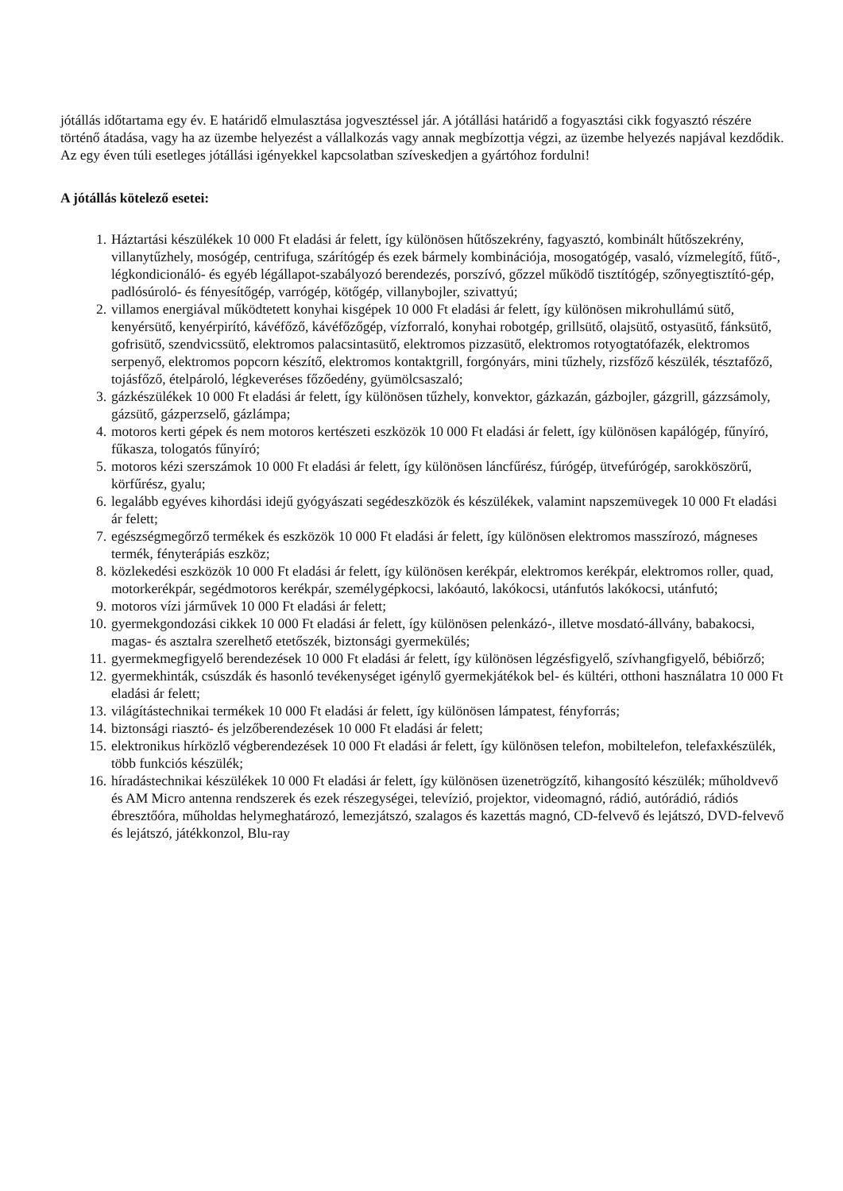jótállás időtartama egy év. E határidő elmulasztása jogvesztéssel jár. A jótállási határidő a fogyasztási cikk fogyasztó részére történő átadása, vagy ha az üzembe helyezést a vállalkozás vagy annak megbízottja végzi, az üzembe helyezés napjával kezdődik. Az egy éven túli esetleges jótállási igényekkel kapcsolatban szíveskedjen a gyártóhoz fordulni!
A jótállás kötelező esetei:
1. Háztartási készülékek 10 000 Ft eladási ár felett, így különösen hűtőszekrény, fagyasztó, kombinált hűtőszekrény, villanytűzhely, mosógép, centrifuga, szárítógép és ezek bármely kombinációja, mosogatógép, vasaló, vízmelegítő, fűtő-, légkondicionáló- és egyéb légállapot-szabályozó berendezés, porszívó, gőzzel működő tisztítógép, szőnyegtisztító-gép, padlósúroló- és fényesítőgép, varrógép, kötőgép, villanybojler, szivattyú;
2. villamos energiával működtetett konyhai kisgépek 10 000 Ft eladási ár felett, így különösen mikrohullámú sütő, kenyérsütő, kenyérpirító, kávéfőző, kávéfőzőgép, vízforraló, konyhai robotgép, grillsütő, olajsütő, ostyasütő, fánksütő, gofrisütő, szendvicssütő, elektromos palacsintasütő, elektromos pizzasütő, elektromos rotyogtatófazék, elektromos serpenyő, elektromos popcorn készítő, elektromos kontaktgrill, forgónyárs, mini tűzhely, rizsfőző készülék, tésztafőző, tojásfőző, ételpároló, légkeveréses főzőedény, gyümölcsaszaló;
3. gázkészülékek 10 000 Ft eladási ár felett, így különösen tűzhely, konvektor, gázkazán, gázbojler, gázgrill, gázzsámoly, gázsütő, gázperzselő, gázlámpa;
4. motoros kerti gépek és nem motoros kertészeti eszközök 10 000 Ft eladási ár felett, így különösen kapálógép, fűnyíró, fűkasza, tologatós fűnyíró;
5. motoros kézi szerszámok 10 000 Ft eladási ár felett, így különösen láncfűrész, fúrógép, ütvefúrógép, sarokköszörű, körfűrész, gyalu;
6. legalább egyéves kihordási idejű gyógyászati segédeszközök és készülékek, valamint napszemüvegek 10 000 Ft eladási ár felett;
7. egészségmegőrző termékek és eszközök 10 000 Ft eladási ár felett, így különösen elektromos masszírozó, mágneses termék, fényterápiás eszköz;
8. közlekedési eszközök 10 000 Ft eladási ár felett, így különösen kerékpár, elektromos kerékpár, elektromos roller, quad, motorkerékpár, segédmotoros kerékpár, személygépkocsi, lakóautó, lakókocsi, utánfutós lakókocsi, utánfutó;
9. motoros vízi járművek 10 000 Ft eladási ár felett;
10. gyermekgondozási cikkek 10 000 Ft eladási ár felett, így különösen pelenkázó-, illetve mosdató-állvány, babakocsi, magas- és asztalra szerelhető etetőszék, biztonsági gyermekülés;
11. gyermekmegfigyelő berendezések 10 000 Ft eladási ár felett, így különösen légzésfigyelő, szívhangfigyelő, bébiőrző;
12. gyermekhinták, csúszdák és hasonló tevékenységet igénylő gyermekjátékok bel- és kültéri, otthoni használatra 10 000 Ft eladási ár felett;
13. világítástechnikai termékek 10 000 Ft eladási ár felett, így különösen lámpatest, fényforrás;
14. biztonsági riasztó- és jelzőberendezések 10 000 Ft eladási ár felett;
15. elektronikus hírközlő végberendezések 10 000 Ft eladási ár felett, így különösen telefon, mobiltelefon, telefaxkészülék, több funkciós készülék;
16. híradástechnikai készülékek 10 000 Ft eladási ár felett, így különösen üzenetrögzítő, kihangosító készülék; műholdvevő és AM Micro antenna rendszerek és ezek részegységei, televízió, projektor, videomagnó, rádió, autórádió, rádiós ébresztőóra, műholdas helymeghatározó, lemezjátszó, szalagos és kazettás magnó, CD-felvevő és lejátszó, DVD-felvevő és lejátszó, játékkonzol, Blu-ray